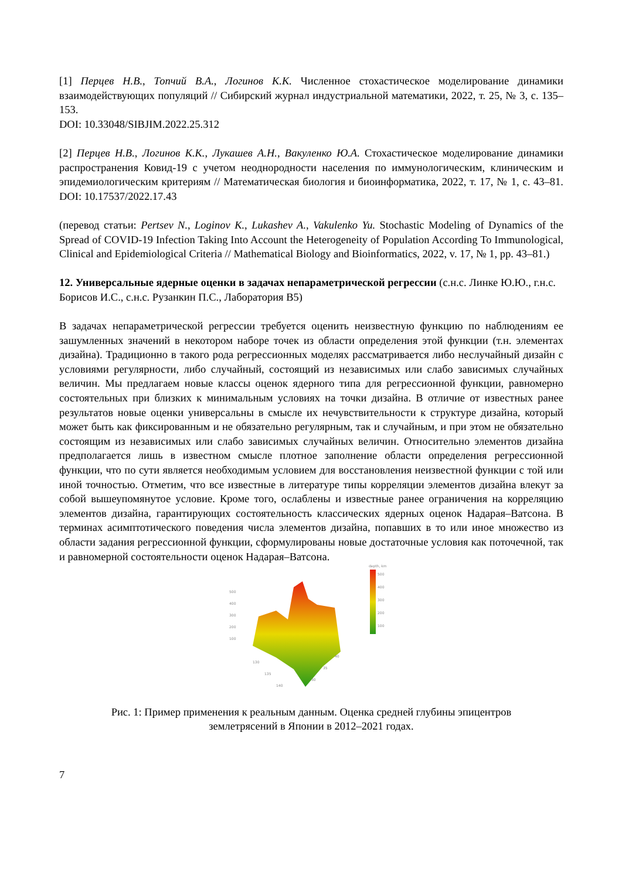[1] Перцев Н.В., Топчий В.А., Логинов К.К. Численное стохастическое моделирование динамики взаимодействующих популяций // Сибирский журнал индустриальной математики, 2022, т. 25, № 3, с. 135–153.
DOI: 10.33048/SIBJIM.2022.25.312
[2] Перцев Н.В., Логинов К.К., Лукашев А.Н., Вакуленко Ю.А. Стохастическое моделирование динамики распространения Ковид-19 с учетом неоднородности населения по иммунологическим, клиническим и эпидемиологическим критериям // Математическая биология и биоинформатика, 2022, т. 17, № 1, с. 43–81. DOI: 10.17537/2022.17.43
(перевод статьи: Pertsev N., Loginov K., Lukashev A., Vakulenko Yu. Stochastic Modeling of Dynamics of the Spread of COVID-19 Infection Taking Into Account the Heterogeneity of Population According To Immunological, Clinical and Epidemiological Criteria // Mathematical Biology and Bioinformatics, 2022, v. 17, № 1, pp. 43–81.)
12. Универсальные ядерные оценки в задачах непараметрической регрессии (с.н.с. Линке Ю.Ю., г.н.с. Борисов И.С., с.н.с. Рузанкин П.С., Лаборатория В5)
В задачах непараметрической регрессии требуется оценить неизвестную функцию по наблюдениям ее зашумленных значений в некотором наборе точек из области определения этой функции (т.н. элементах дизайна). Традиционно в такого рода регрессионных моделях рассматривается либо неслучайный дизайн с условиями регулярности, либо случайный, состоящий из независимых или слабо зависимых случайных величин. Мы предлагаем новые классы оценок ядерного типа для регрессионной функции, равномерно состоятельных при близких к минимальным условиях на точки дизайна. В отличие от известных ранее результатов новые оценки универсальны в смысле их нечувствительности к структуре дизайна, который может быть как фиксированным и не обязательно регулярным, так и случайным, и при этом не обязательно состоящим из независимых или слабо зависимых случайных величин. Относительно элементов дизайна предполагается лишь в известном смысле плотное заполнение области определения регрессионной функции, что по сути является необходимым условием для восстановления неизвестной функции с той или иной точностью. Отметим, что все известные в литературе типы корреляции элементов дизайна влекут за собой вышеупомянутое условие. Кроме того, ослаблены и известные ранее ограничения на корреляцию элементов дизайна, гарантирующих состоятельность классических ядерных оценок Надарая–Ватсона. В терминах асимптотического поведения числа элементов дизайна, попавших в то или иное множество из области задания регрессионной функции, сформулированы новые достаточные условия как поточечной, так и равномерной состоятельности оценок Надарая–Ватсона.
depth, km
500
400
300
200
100
500
400
300
200
100
130
135
140
30
35
40
Рис. 1: Пример применения к реальным данным. Оценка средней глубины эпицентров землетрясений в Японии в 2012–2021 годах.
7